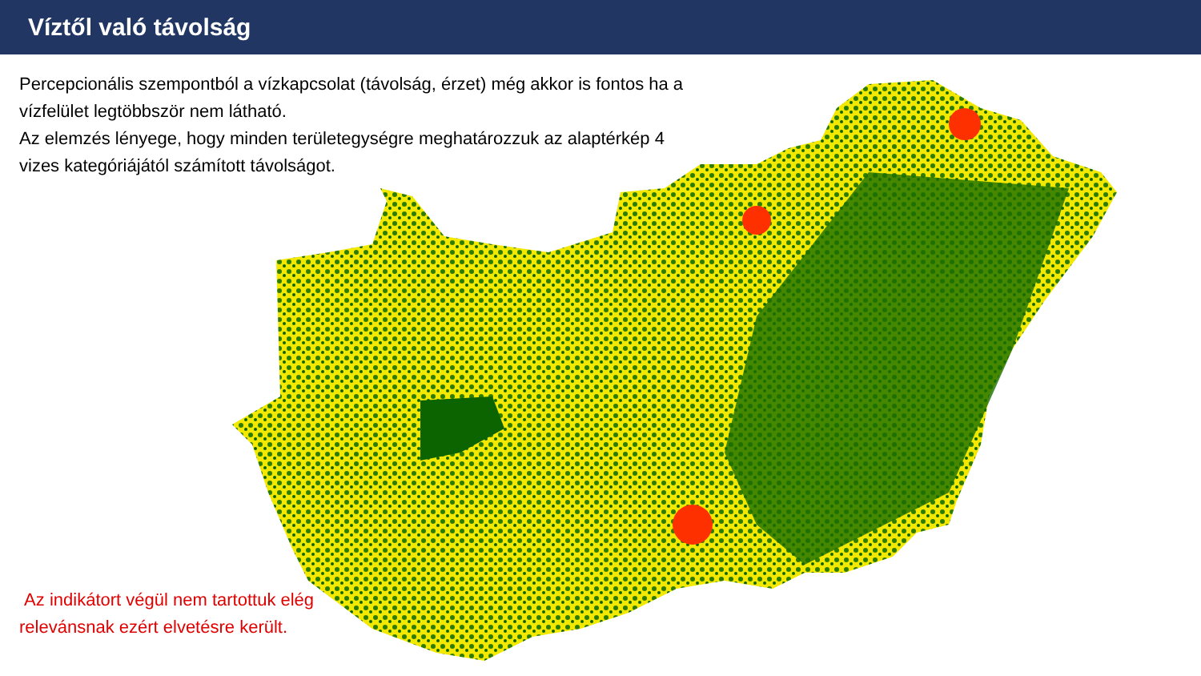Víztől való távolság
Percepcionális szempontból a vízkapcsolat (távolság, érzet) még akkor is fontos ha a vízfelület legtöbbször nem látható.
Az elemzés lényege, hogy minden területegységre meghatározzuk az alaptérkép 4 vizes kategóriájától számított távolságot.
Az indikátort végül nem tartottuk elég relevánsnak ezért elvetésre került.